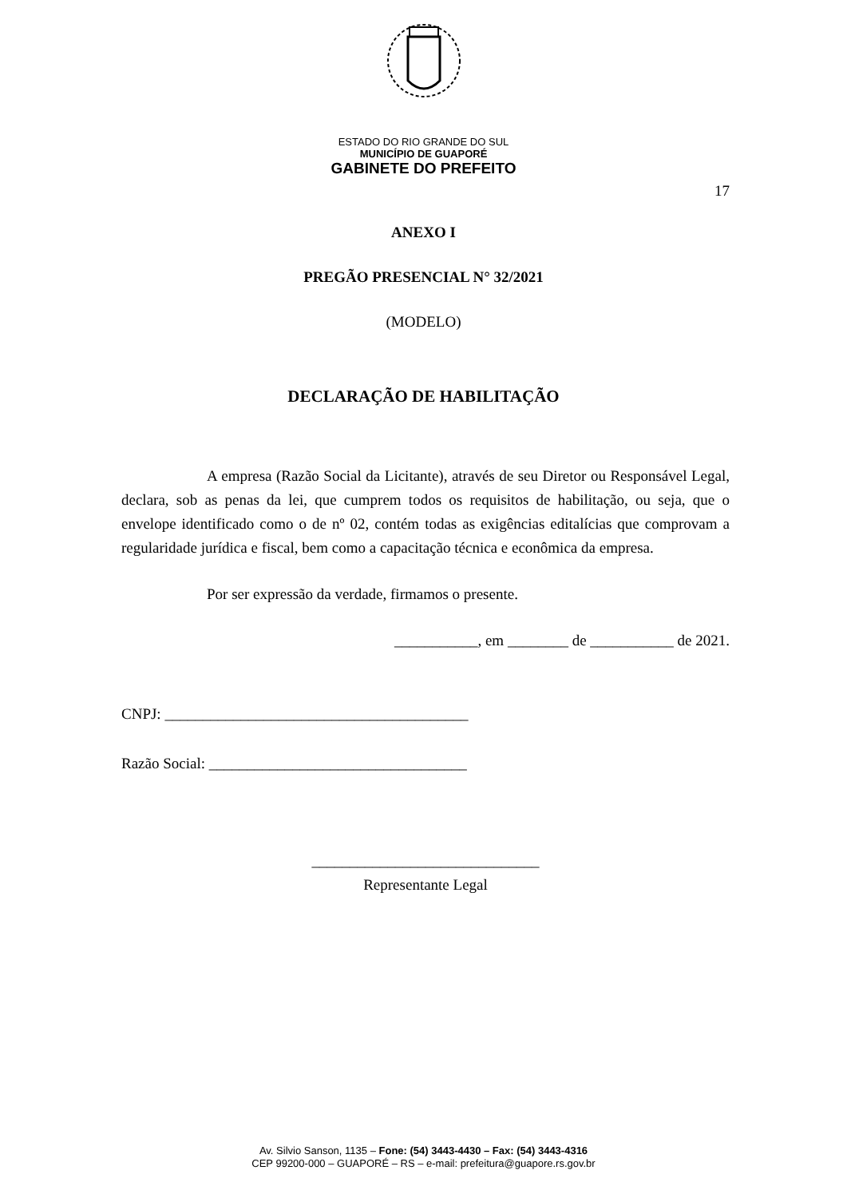ESTADO DO RIO GRANDE DO SUL
MUNICÍPIO DE GUAPORÉ
GABINETE DO PREFEITO
17
ANEXO I
PREGÃO PRESENCIAL N° 32/2021
(MODELO)
DECLARAÇÃO DE HABILITAÇÃO
A empresa (Razão Social da Licitante), através de seu Diretor ou Responsável Legal, declara, sob as penas da lei, que cumprem todos os requisitos de habilitação, ou seja, que o envelope identificado como o de nº 02, contém todas as exigências editalícias que comprovam a regularidade jurídica e fiscal, bem como a capacitação técnica e econômica da empresa.
Por ser expressão da verdade, firmamos o presente.
___________, em ________ de ___________ de 2021.
CNPJ: ________________________________________
Razão Social: __________________________________
______________________________
Representante Legal
Av. Silvio Sanson, 1135 – Fone: (54) 3443-4430 – Fax: (54) 3443-4316
CEP 99200-000 – GUAPORÉ – RS – e-mail: prefeitura@guapore.rs.gov.br